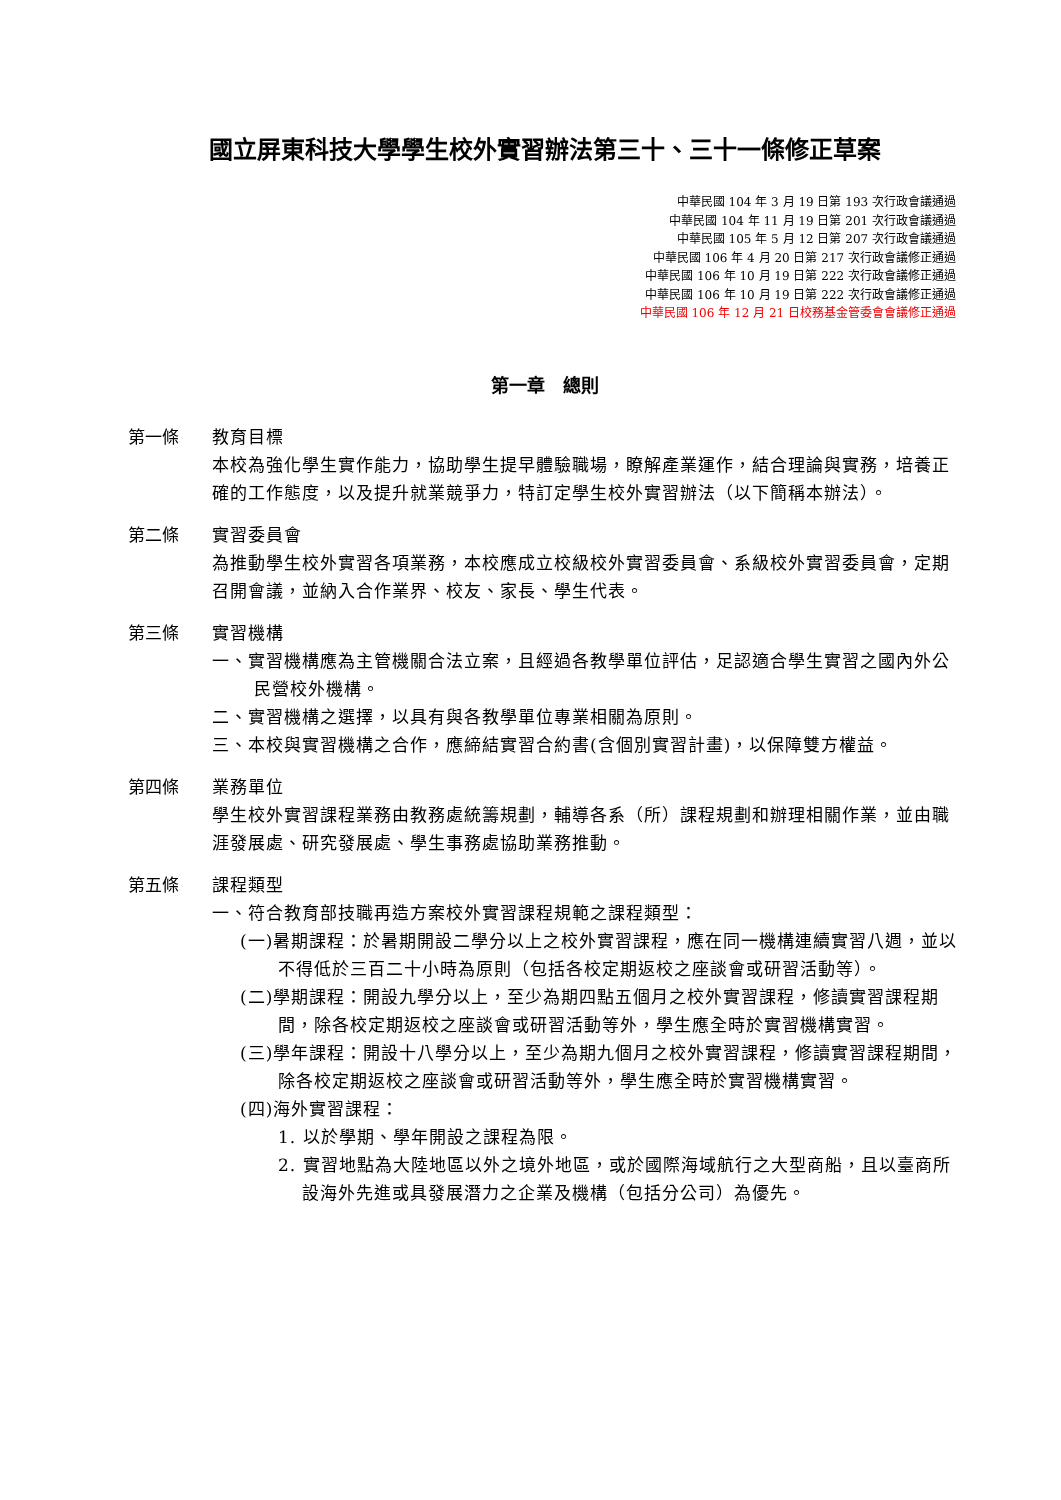國立屏東科技大學學生校外實習辦法第三十、三十一條修正草案
中華民國 104 年 3 月 19 日第 193 次行政會議通過
中華民國 104 年 11 月 19 日第 201 次行政會議通過
中華民國 105 年 5 月 12 日第 207 次行政會議通過
中華民國 106 年 4 月 20 日第 217 次行政會議修正通過
中華民國 106 年 10 月 19 日第 222 次行政會議修正通過
中華民國 106 年 10 月 19 日第 222 次行政會議修正通過
中華民國 106 年 12 月 21 日校務基金管委會會議修正通過
第一章　總則
第一條 教育目標
本校為強化學生實作能力，協助學生提早體驗職場，瞭解產業運作，結合理論與實務，培養正確的工作態度，以及提升就業競爭力，特訂定學生校外實習辦法（以下簡稱本辦法）。
第二條 實習委員會
為推動學生校外實習各項業務，本校應成立校級校外實習委員會、系級校外實習委員會，定期召開會議，並納入合作業界、校友、家長、學生代表。
第三條 實習機構
一、實習機構應為主管機關合法立案，且經過各教學單位評估，足認適合學生實習之國內外公民營校外機構。
二、實習機構之選擇，以具有與各教學單位專業相關為原則。
三、本校與實習機構之合作，應締結實習合約書(含個別實習計畫)，以保障雙方權益。
第四條 業務單位
學生校外實習課程業務由教務處統籌規劃，輔導各系（所）課程規劃和辦理相關作業，並由職涯發展處、研究發展處、學生事務處協助業務推動。
第五條 課程類型
一、符合教育部技職再造方案校外實習課程規範之課程類型：
(一)暑期課程：於暑期開設二學分以上之校外實習課程，應在同一機構連續實習八週，並以不得低於三百二十小時為原則（包括各校定期返校之座談會或研習活動等）。
(二)學期課程：開設九學分以上，至少為期四點五個月之校外實習課程，修讀實習課程期間，除各校定期返校之座談會或研習活動等外，學生應全時於實習機構實習。
(三)學年課程：開設十八學分以上，至少為期九個月之校外實習課程，修讀實習課程期間，除各校定期返校之座談會或研習活動等外，學生應全時於實習機構實習。
(四)海外實習課程：
1. 以於學期、學年開設之課程為限。
2. 實習地點為大陸地區以外之境外地區，或於國際海域航行之大型商船，且以臺商所設海外先進或具發展潛力之企業及機構（包括分公司）為優先。